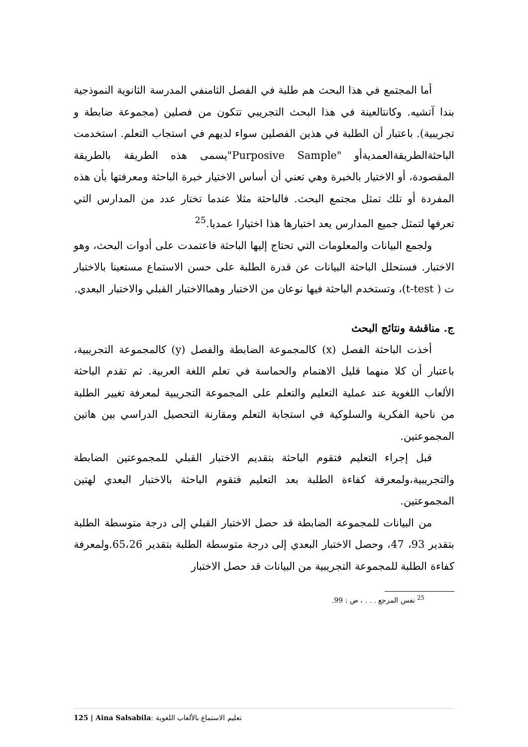أما المجتمع في هذا البحث هم طلبة في الفصل الثامنفي المدرسة الثانوية النموذجية بندا آتشيه. وكانتالعينة في هذا البحث التجريبي تتكون من فصلين (مجموعة ضابطة و تجريبية). باعتبار أن الطلبة في هذين الفصلين سواء لديهم في استجاب التعلم. استخدمت الباحثةالطريقةالعمديةأو "Purposive Sample"يسمى هذه الطريقة بالطريقة المقصودة، أو الاختيار بالخبرة وهي تعني أن أساس الاختيار خبرة الباحثة ومعرفتها بأن هذه المفردة أو تلك تمثل مجتمع البحث. فالباحثة مثلا عندما تختار عدد من المدارس التي تعرفها لتمثل جميع المدارس يعد اختيارها هذا اختيارا عمديا.<sup>25</sup>
ولجمع البيانات والمعلومات التي تحتاج إليها الباحثة فاعتمدت على أدوات البحث، وهو الاختبار. فستحلل الباحثة البيانات عن قدرة الطلبة على حسن الاستماع مستعينا بالاختبار ت ( t-test)، وتستخدم الباحثة فيها نوعان من الاختبار وهماالاختبار القبلي والاختبار البعدي.
ج. مناقشة ونتائج البحث
أخذت الباحثة الفصل (x) كالمجموعة الضابطة والفصل (y) كالمجموعة التجريبية، باعتبار أن كلا منهما قليل الاهتمام والحماسة في تعلم اللغة العربية. ثم تقدم الباحثة الألعاب اللغوية عند عملية التعليم والتعلم على المجموعة التجريبية لمعرفة تغيير الطلبة من ناحية الفكرية والسلوكية في استجابة التعلم ومقارنة التحصيل الدراسي بين هاتين المجموعتين.
قبل إجراء التعليم فتقوم الباحثة بتقديم الاختبار القبلي للمجموعتين الضابطة والتجريبية،ولمعرفة كفاءة الطلبة بعد التعليم فتقوم الباحثة بالاختبار البعدي لهتين المجموعتين.
من البيانات للمجموعة الضابطة قد حصل الاختبار القبلي إلى درجة متوسطة الطلبة بتقدير 93، 47، وحصل الاختبار البعدي إلى درجة متوسطة الطلبة بتقدير 65،26.ولمعرفة كفاءة الطلبة للمجموعة التجريبية من البيانات قد حصل الاختبار
<sup>25</sup> نفس المرجع . . . ، ص : 99.
125 | Aina Salsabila: تعليم الاستماع بالألعاب اللغوية